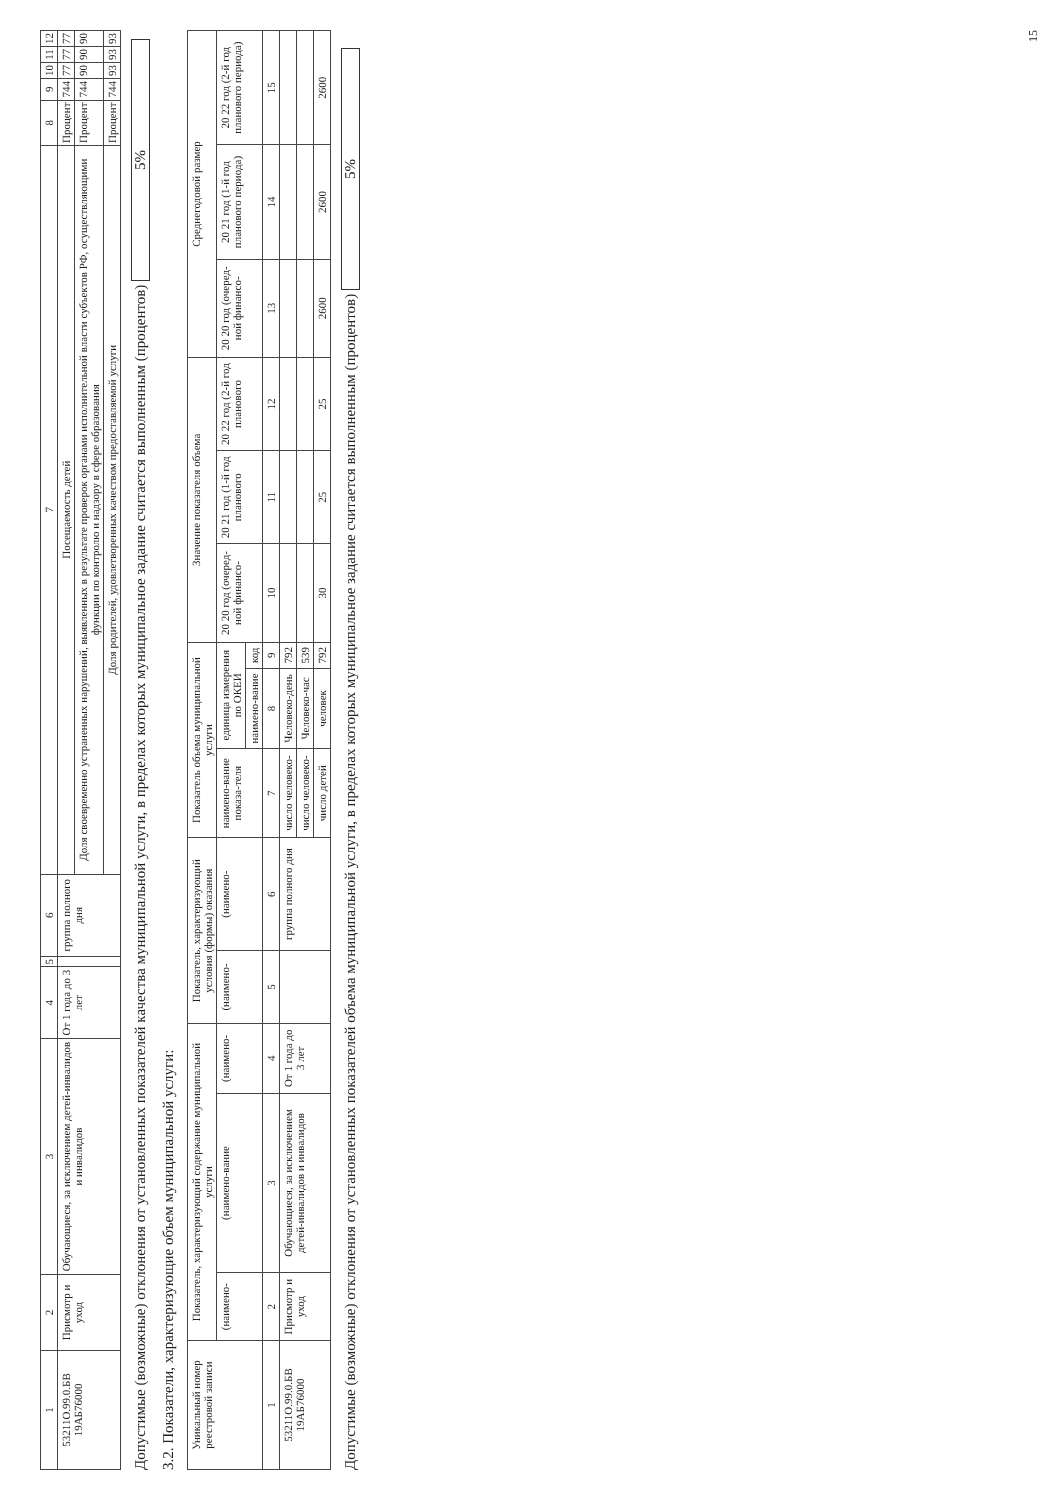| 1 | 2 | 3 | 4 | 5 | 6 | 7 | 8 | 9 | 10 | 11 | 12 |
| --- | --- | --- | --- | --- | --- | --- | --- | --- | --- | --- | --- |
| 53211О.99.0.БВ 19АБ76000 | Присмотр и уход | Обучающиеся, за исключением детей-инвалидов и инвалидов | От 1 года до 3 лет | | группа полного дня | Посещаемость детей | Процент | 744 | 77 | 77 | 77 |
| | | | | | | Доля своевременно устраненных нарушений, выявленных в результате проверок органами исполнительной власти субъектов РФ, осуществляющими функции по контролю и надзору в сфере образования | Процент | 744 | 90 | 90 | 90 |
| | | | | | | Доля родителей, удовлетворенных качеством предоставляемой услуги | Процент | 744 | 93 | 93 | 93 |
Допустимые (возможные) отклонения от установленных показателей качества муниципальной услуги, в пределах которых муниципальное задание считается выполненным (процентов) 5%
3.2. Показатели, характеризующие объем муниципальной услуги:
| Уникальный номер реестровой записи | Показатель, характеризующий содержание муниципальной услуги | | | Показатель, характеризующий условия (формы) оказания | | Показатель объема муниципальной услуги | | | Значение показателя объема | | | Среднегодовой размер | | |
| --- | --- | --- | --- | --- | --- | --- | --- | --- | --- | --- | --- | --- | --- | --- |
| | (наимено- | (наимено-вание | (наимено- | (наимено- | (наимено- | наимено-вание показа-теля | единица измерения по ОКЕИ | | 20 20 год (очеред-ной финансо- | 20 21 год (1-й год планового | 20 22 год (2-й год планового | 20 20 год (очеред-ной финансо- | 20 21 год (1-й год планового периода) | 20 22 год (2-й год планового периода) |
| | | | | | | | наимено-вание | код | | | | | | |
| 1 | 2 | 3 | 4 | 5 | 6 | 7 | 8 | 9 | 10 | 11 | 12 | 13 | 14 | 15 |
| 53211О.99.0.БВ 19АБ76000 | Присмотр и уход | Обучающиеся, за исключением детей-инвалидов и инвалидов | От 1 года до 3 лет | | группа полного дня | число человеко- | Человеко-день | 792 | | | | | | |
| | | | | | | число человеко- | Человеко-час | 539 | | | | | | |
| | | | | | | число детей | человек | 792 | 30 | 25 | 25 | 2600 | 2600 | 2600 |
Допустимые (возможные) отклонения от установленных показателей объема муниципальной услуги, в пределах которых муниципальное задание считается выполненным (процентов) 5%
15